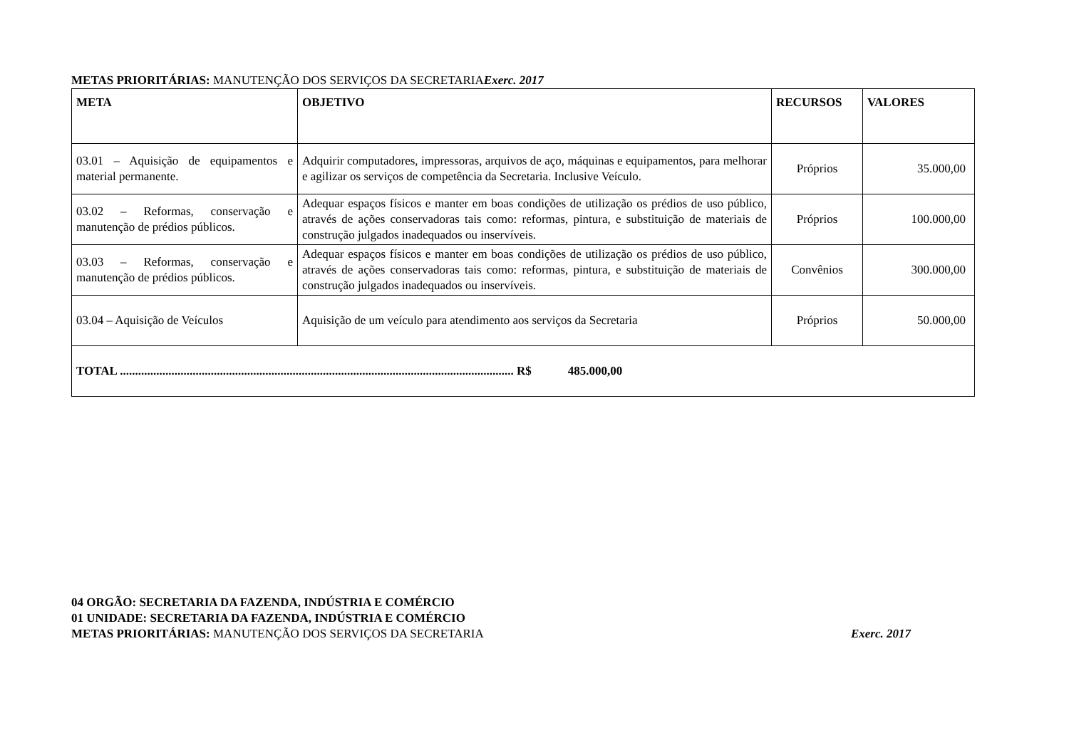METAS PRIORITÁRIAS: MANUTENÇÃO DOS SERVIÇOS DA SECRETARIAExerc. 2017
| META | OBJETIVO | RECURSOS | VALORES |
| --- | --- | --- | --- |
| 03.01 – Aquisição de equipamentos e material permanente. | Adquirir computadores, impressoras, arquivos de aço, máquinas e equipamentos, para melhorar e agilizar os serviços de competência da Secretaria. Inclusive Veículo. | Próprios | 35.000,00 |
| 03.02 – Reformas, conservação e manutenção de prédios públicos. | Adequar espaços físicos e manter em boas condições de utilização os prédios de uso público, através de ações conservadoras tais como: reformas, pintura, e substituição de materiais de construção julgados inadequados ou inservíveis. | Próprios | 100.000,00 |
| 03.03 – Reformas, conservação e manutenção de prédios públicos. | Adequar espaços físicos e manter em boas condições de utilização os prédios de uso público, através de ações conservadoras tais como: reformas, pintura, e substituição de materiais de construção julgados inadequados ou inservíveis. | Convênios | 300.000,00 |
| 03.04 – Aquisição de Veículos | Aquisição de um veículo para atendimento aos serviços da Secretaria | Próprios | 50.000,00 |
| TOTAL .................................................................................................................................. R$ 485.000,00 | | | |
04 ORGÃO: SECRETARIA DA FAZENDA, INDÚSTRIA E COMÉRCIO
01 UNIDADE: SECRETARIA DA FAZENDA, INDÚSTRIA E COMÉRCIO
METAS PRIORITÁRIAS: MANUTENÇÃO DOS SERVIÇOS DA SECRETARIA Exerc. 2017